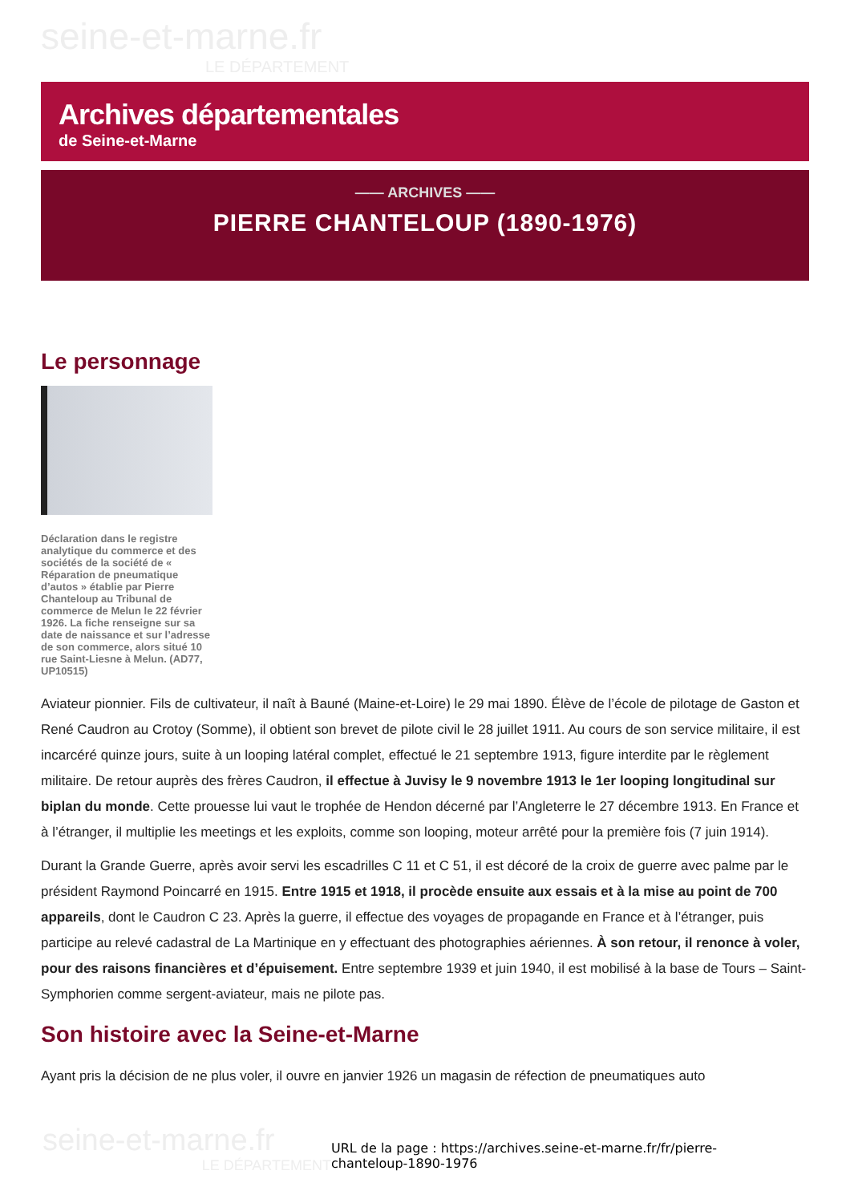seine-et-marne.fr
LE DÉPARTEMENT
Archives départementales
de Seine-et-Marne
—— ARCHIVES ——
PIERRE CHANTELOUP (1890-1976)
Le personnage
Déclaration dans le registre analytique du commerce et des sociétés de la société de « Réparation de pneumatique d’autos » établie par Pierre Chanteloup au Tribunal de commerce de Melun le 22 février 1926. La fiche renseigne sur sa date de naissance et sur l’adresse de son commerce, alors situé 10 rue Saint-Liesne à Melun. (AD77, UP10515)
Aviateur pionnier. Fils de cultivateur, il naît à Bauné (Maine-et-Loire) le 29 mai 1890. Élève de l’école de pilotage de Gaston et René Caudron au Crotoy (Somme), il obtient son brevet de pilote civil le 28 juillet 1911. Au cours de son service militaire, il est incarcéré quinze jours, suite à un looping latéral complet, effectué le 21 septembre 1913, figure interdite par le règlement militaire. De retour auprès des frères Caudron, il effectue à Juvisy le 9 novembre 1913 le 1er looping longitudinal sur biplan du monde. Cette prouesse lui vaut le trophée de Hendon décerné par l’Angleterre le 27 décembre 1913. En France et à l’étranger, il multiplie les meetings et les exploits, comme son looping, moteur arrêté pour la première fois (7 juin 1914).
Durant la Grande Guerre, après avoir servi les escadrilles C 11 et C 51, il est décoré de la croix de guerre avec palme par le président Raymond Poincarré en 1915. Entre 1915 et 1918, il procède ensuite aux essais et à la mise au point de 700 appareils, dont le Caudron C 23. Après la guerre, il effectue des voyages de propagande en France et à l’étranger, puis participe au relevé cadastral de La Martinique en y effectuant des photographies aériennes. À son retour, il renonce à voler, pour des raisons financières et d’épuisement. Entre septembre 1939 et juin 1940, il est mobilisé à la base de Tours – Saint-Symphorien comme sergent-aviateur, mais ne pilote pas.
Son histoire avec la Seine-et-Marne
Ayant pris la décision de ne plus voler, il ouvre en janvier 1926 un magasin de réfection de pneumatiques auto
seine-et-marne.fr
LE DÉPARTEMENT
URL de la page : https://archives.seine-et-marne.fr/fr/pierre-
chanteloup-1890-1976